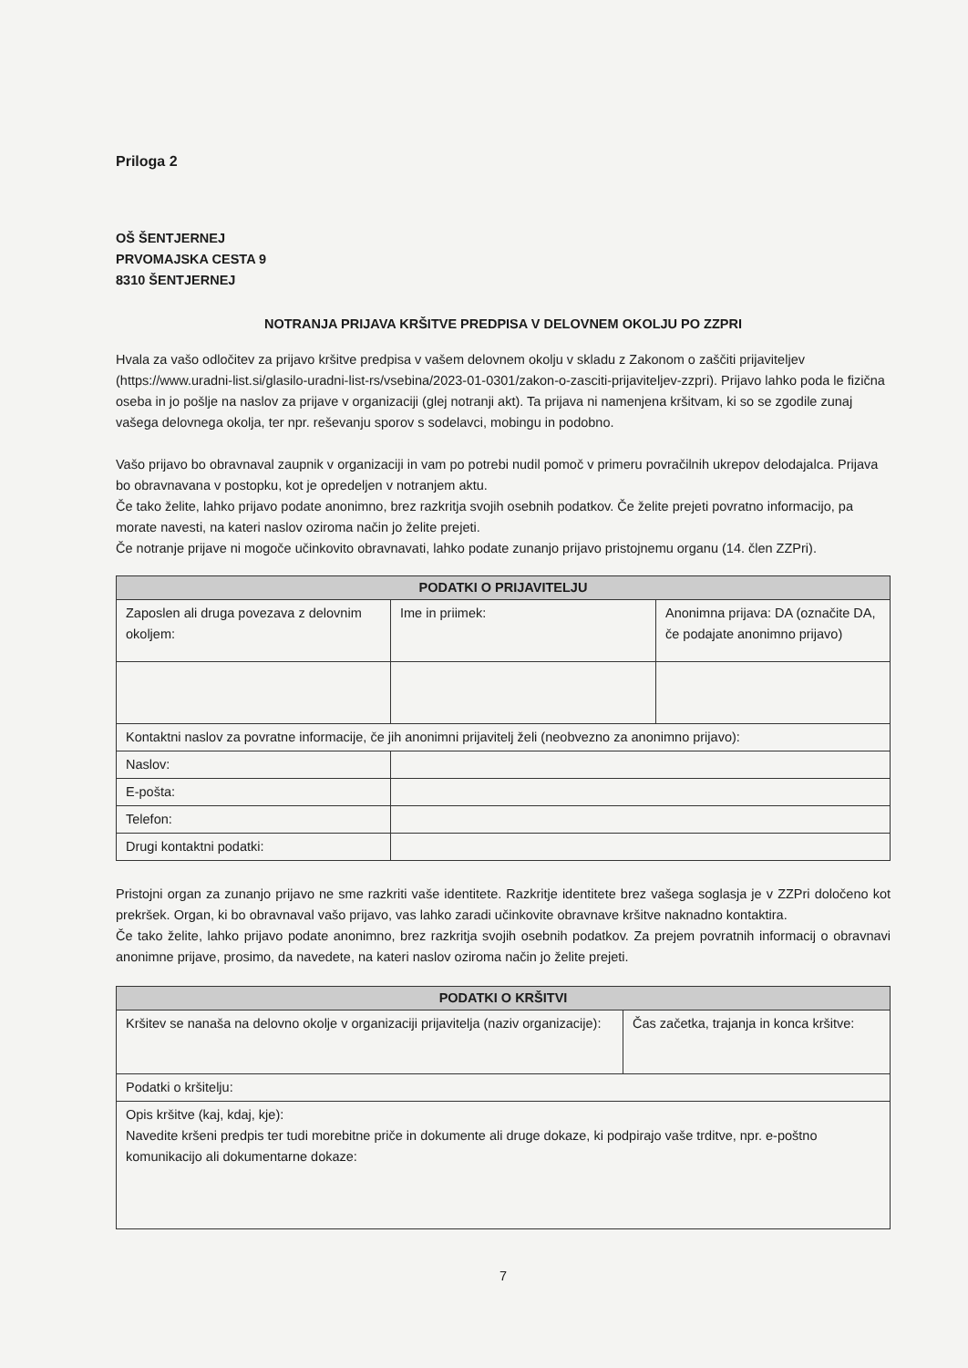Priloga 2
OŠ ŠENTJERNEJ
PRVOMAJSKA CESTA 9
8310 ŠENTJERNEJ
NOTRANJA PRIJAVA KRŠITVE PREDPISA V DELOVNEM OKOLJU PO ZZPRI
Hvala za vašo odločitev za prijavo kršitve predpisa v vašem delovnem okolju v skladu z Zakonom o zaščiti prijaviteljev (https://www.uradni-list.si/glasilo-uradni-list-rs/vsebina/2023-01-0301/zakon-o-zasciti-prijaviteljev-zzpri). Prijavo lahko poda le fizična oseba in jo pošlje na naslov za prijave v organizaciji (glej notranji akt). Ta prijava ni namenjena kršitvam, ki so se zgodile zunaj vašega delovnega okolja, ter npr. reševanju sporov s sodelavci, mobingu in podobno.
Vašo prijavo bo obravnaval zaupnik v organizaciji in vam po potrebi nudil pomoč v primeru povračilnih ukrepov delodajalca. Prijava bo obravnavana v postopku, kot je opredeljen v notranjem aktu.
Če tako želite, lahko prijavo podate anonimno, brez razkritja svojih osebnih podatkov. Če želite prejeti povratno informacijo, pa morate navesti, na kateri naslov oziroma način jo želite prejeti.
Če notranje prijave ni mogoče učinkovito obravnavati, lahko podate zunanjo prijavo pristojnemu organu (14. člen ZZPri).
| PODATKI O PRIJAVITELJU | | |
| --- | --- | --- |
| Zaposlen ali druga povezava z delovnim okoljem: | Ime in priimek: | Anonimna prijava: DA (označite DA, če podajate anonimno prijavo) |
| Kontaktni naslov za povratne informacije, če jih anonimni prijavitelj želi (neobvezno za anonimno prijavo): | | |
| Naslov: | | |
| E-pošta: | | |
| Telefon: | | |
| Drugi kontaktni podatki: | | |
Pristojni organ za zunanjo prijavo ne sme razkriti vaše identitete. Razkritje identitete brez vašega soglasja je v ZZPri določeno kot prekršek. Organ, ki bo obravnaval vašo prijavo, vas lahko zaradi učinkovite obravnave kršitve naknadno kontaktira.
Če tako želite, lahko prijavo podate anonimno, brez razkritja svojih osebnih podatkov. Za prejem povratnih informacij o obravnavi anonimne prijave, prosimo, da navedete, na kateri naslov oziroma način jo želite prejeti.
| PODATKI O KRŠITVI | |
| --- | --- |
| Kršitev se nanaša na delovno okolje v organizaciji prijavitelja (naziv organizacije): | Čas začetka, trajanja in konca kršitve: |
| Podatki o kršitelju: | |
| Opis kršitve (kaj, kdaj, kje): Navedite kršeni predpis ter tudi morebitne priče in dokumente ali druge dokaze, ki podpirajo vaše trditve, npr. e-poštno komunikacijo ali dokumentarne dokaze: | |
7